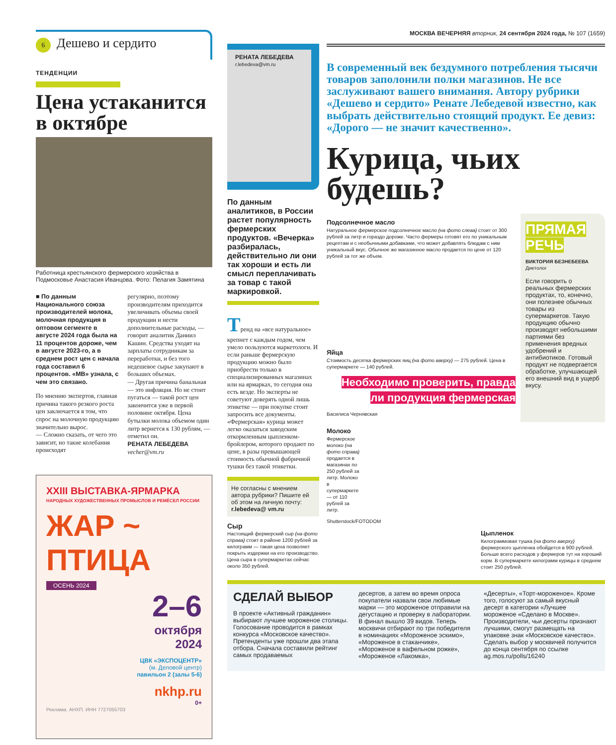6 Дешево и сердито
ТЕНДЕНЦИИ
Цена устаканится в октябре
Работница крестьянского фермерского хозяйства в Подмосковье Анастасия Иванцова. Фото: Пелагия Замятина
■ По данным Национального союза производителей молока, молочная продукция в оптовом сегменте в августе 2024 года была на 11 процентов дороже, чем в августе 2023-го, а в среднем рост цен с начала года составил 6 процентов. «МВ» узнала, с чем это связано.
По мнению экспертов, главная причина такого резкого роста цен заключается в том, что спрос на молочную продукцию значительно вырос.
— Сложно сказать, от чего это зависит, но такие колебания происходят
регулярно, поэтому производителям приходится увеличивать объемы своей продукции и нести дополнительные расходы, — говорит аналитик Даниил Кашин. Средства уходят на зарплаты сотрудникам за переработки, и без того недешевое сырье закупают в больших объемах.
— Другая причина банальная — это инфляция. Но не стоит пугаться — такой рост цен закончится уже в первой половине октября. Цена бутылки молока объемом один литр вернется к 130 рублям, — отметил он.
РЕНАТА ЛЕБЕДЕВА
vecher@vm.ru
XXIII ВЫСТАВКА-ЯРМАРКА
НАРОДНЫХ ХУДОЖЕСТВЕННЫХ ПРОМЫСЛОВ И РЕМЁСЕЛ РОССИИ
ЖАР ~ ПТИЦА
ОСЕНЬ 2024
2–6
октября
2024
ЦВК «ЭКСПОЦЕНТР»
(м. Деловой центр)
павильон 2 (залы 5-6)
nkhp.ru
0+
Реклама. АНХП. ИНН 7727055703
МОСКВА ВЕЧЕРНЯЯ вторник, 24 сентября 2024 года, № 107 (1659)
РЕНАТА ЛЕБЕДЕВА
r.lebedeva@vm.ru
По данным аналитиков, в России растет популярность фермерских продуктов. «Вечерка» разбиралась, действительно ли они так хороши и есть ли смысл переплачивать за товар с такой маркировкой.
Тренд на «все натуральное» крепнет с каждым годом, чем умело пользуются маркетологи. И если раньше фермерскую продукцию можно было приобрести только в специализированных магазинах или на ярмарках, то сегодня она есть везде. Но эксперты не советуют доверять одной лишь этикетке — при покупке стоит запросить все документы. «Фермерская» курица может легко оказаться заводским откормленным цыпленком-бройлером, которого продают по цене, в разы превышающей стоимость обычной фабричной тушки без такой этикетки.
Не согласны с мнением автора рубрики? Пишите ей об этом на личную почту: r.lebedeva@ vm.ru
Сыр
Настоящий фермерский сыр (на фото справа) стоит в районе 1200 рублей за килограмм — такая цена позволяет покрыть издержки на его производство. Цена сыра в супермаркетах сейчас около 350 рублей.
В современный век бездумного потребления тысячи товаров заполонили полки магазинов. Не все заслуживают вашего внимания. Автору рубрики «Дешево и сердито» Ренате Лебедевой известно, как выбрать действительно стоящий продукт. Ее девиз: «Дорого — не значит качественно».
Курица, чьих будешь?
Подсолнечное масло
Натуральное фермерское подсолнечное масло (на фото слева) стоит от 300 рублей за литр и гораздо дороже. Часто фермеры готовят его по уникальным рецептам и с необычными добавками, что может добавлять блюдам с ним уникальный вкус. Обычное же магазинное масло продается по цене от 120 рублей за тот же объем.
Яйца
Стоимость десятка фермерских яиц (на фото вверху) — 275 рублей. Цена в супермаркете — 140 рублей.
Необходимо проверить, правда ли продукция фермерская
Василиса Чернявская
ПРЯМАЯ РЕЧЬ
ВИКТОРИЯ БЕЗНЕБЕЕВА
Диетолог
Если говорить о реальных фермерских продуктах, то, конечно, они полезнее обычных товары из супермаркетов. Такую продукцию обычно производят небольшими партиями без применения вредных удобрений и антибиотиков. Готовый продукт не подвергается обработке, улучшающей его внешний вид в ущерб вкусу.
Молоко
Фермерское молоко (на фото справа) продается в магазинах по 250 рублей за литр. Молоко в супермаркете — от 110 рублей за литр.
Shutterstock/FOTODOM
Цыпленок
Килограммовая тушка (на фото вверху) фермерского цыпленка обойдется в 900 рублей. Больше всего расходов у фермеров тут на хороший корм. В супермаркете килограмм курицы в среднем стоит 250 рублей.
СДЕЛАЙ ВЫБОР
В проекте «Активный гражданин» выбирают лучшее мороженое столицы. Голосование проводится в рамках конкурса «Московское качество». Претенденты уже прошли два этапа отбора. Сначала составили рейтинг самых продаваемых
десертов, а затем во время опроса покупатели назвали свои любимые марки — это мороженое отправили на дегустацию и проверку в лаборатории. В финал вышло 39 видов. Теперь москвичи отбирают по три победителя в номинациях «Мороженое эскимо», «Мороженое в стаканчике», «Мороженое в вафельном рожке», «Мороженое «Лакомка»,
«Десерты», «Торт-мороженое». Кроме того, голосуют за самый вкусный десерт в категории «Лучшее мороженое «Сделано в Москве». Производители, чьи десерты признают лучшими, смогут размещать на упаковке знак «Московское качество». Сделать выбор у москвичей получится до конца сентября по ссылке ag.mos.ru/polls/16240